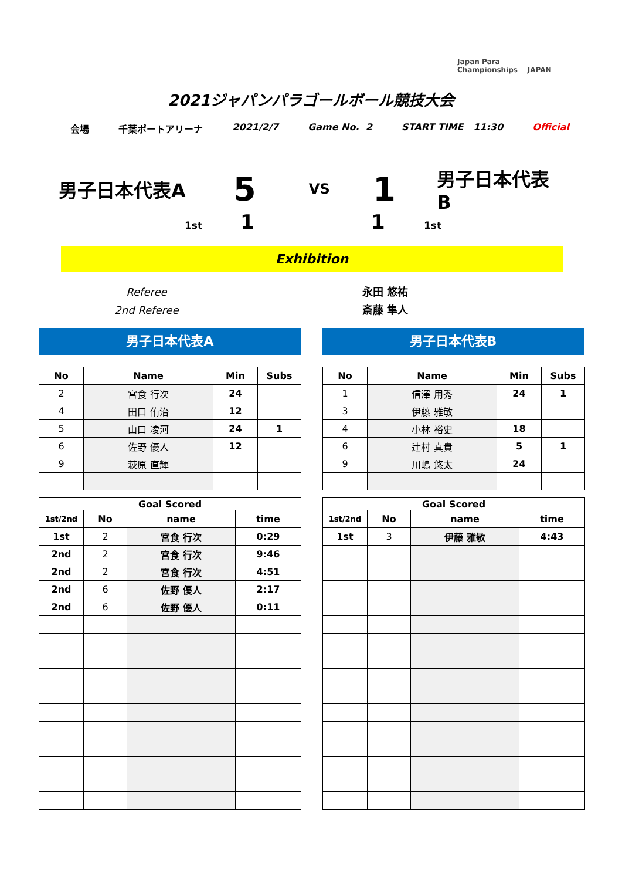Japan Para
Championships JAPAN
2021ジャパンパラゴールボール競技大会
会場 千葉ポートアリーナ 2021/2/7 Game No. 2 START TIME 11:30 Official
男子日本代表A 5 VS 1 男子日本代表B
1st 1 1 1st
Exhibition
Referee
2nd Referee
永田 悠祐
斎藤 隼人
男子日本代表A 男子日本代表B
| No | Name | Min | Subs |
| --- | --- | --- | --- |
| 2 | 宮食 行次 | 24 | |
| 4 | 田口 侑治 | 12 | |
| 5 | 山口 凌河 | 24 | 1 |
| 6 | 佐野 優人 | 12 | |
| 9 | 萩原 直輝 | | |
| No | Name | Min | Subs |
| --- | --- | --- | --- |
| 1 | 信澤 用秀 | 24 | 1 |
| 3 | 伊藤 雅敏 | | |
| 4 | 小林 裕史 | 18 | |
| 6 | 辻村 真貴 | 5 | 1 |
| 9 | 川嶋 悠太 | 24 | |
| Goal Scored | | | |
| --- | --- | --- | --- |
| 1st/2nd | No | name | time |
| 1st | 2 | 宮食 行次 | 0:29 |
| 2nd | 2 | 宮食 行次 | 9:46 |
| 2nd | 2 | 宮食 行次 | 4:51 |
| 2nd | 6 | 佐野 優人 | 2:17 |
| 2nd | 6 | 佐野 優人 | 0:11 |
| Goal Scored | | | |
| --- | --- | --- | --- |
| 1st/2nd | No | name | time |
| 1st | 3 | 伊藤 雅敏 | 4:43 |